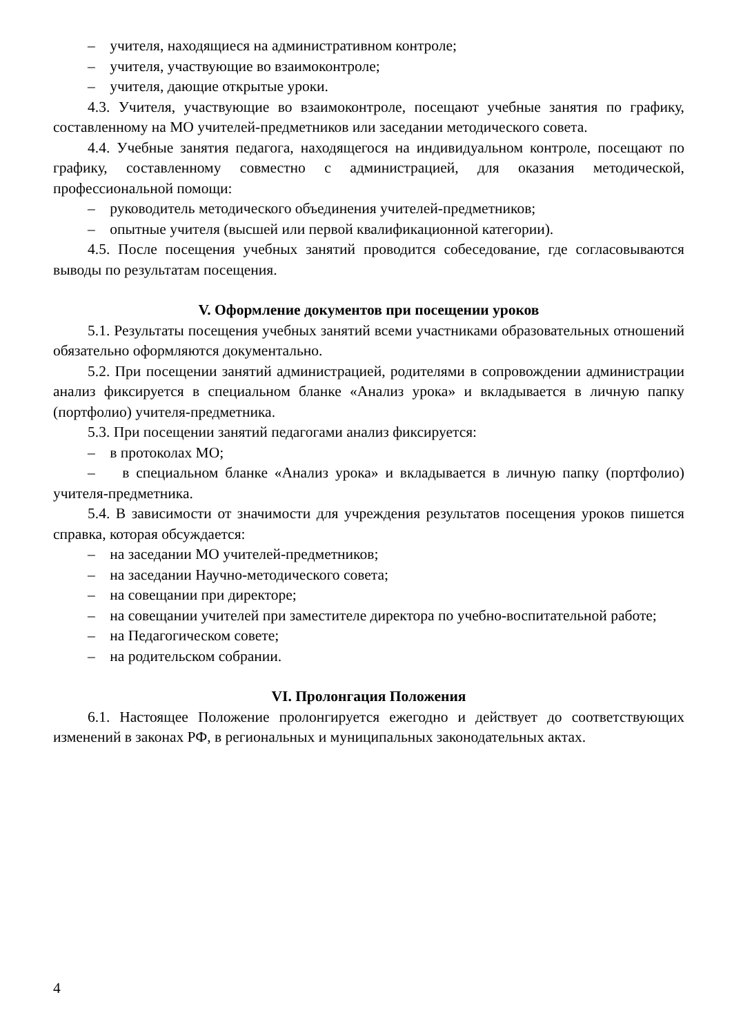– учителя, находящиеся на административном контроле;
– учителя, участвующие во взаимоконтроле;
– учителя, дающие открытые уроки.
4.3. Учителя, участвующие во взаимоконтроле, посещают учебные занятия по графику, составленному на МО учителей-предметников или заседании методического совета.
4.4. Учебные занятия педагога, находящегося на индивидуальном контроле, посещают по графику, составленному совместно с администрацией, для оказания методической, профессиональной помощи:
– руководитель методического объединения учителей-предметников;
– опытные учителя (высшей или первой квалификационной категории).
4.5. После посещения учебных занятий проводится собеседование, где согласовываются выводы по результатам посещения.
V. Оформление документов при посещении уроков
5.1. Результаты посещения учебных занятий всеми участниками образовательных отношений обязательно оформляются документально.
5.2. При посещении занятий администрацией, родителями в сопровождении администрации анализ фиксируется в специальном бланке «Анализ урока» и вкладывается в личную папку (портфолио) учителя-предметника.
5.3. При посещении занятий педагогами анализ фиксируется:
– в протоколах МО;
– в специальном бланке «Анализ урока» и вкладывается в личную папку (портфолио) учителя-предметника.
5.4. В зависимости от значимости для учреждения результатов посещения уроков пишется справка, которая обсуждается:
– на заседании МО учителей-предметников;
– на заседании Научно-методического совета;
– на совещании при директоре;
– на совещании учителей при заместителе директора по учебно-воспитательной работе;
– на Педагогическом совете;
– на родительском собрании.
VI. Пролонгация Положения
6.1. Настоящее Положение пролонгируется ежегодно и действует до соответствующих изменений в законах РФ, в региональных и муниципальных законодательных актах.
4